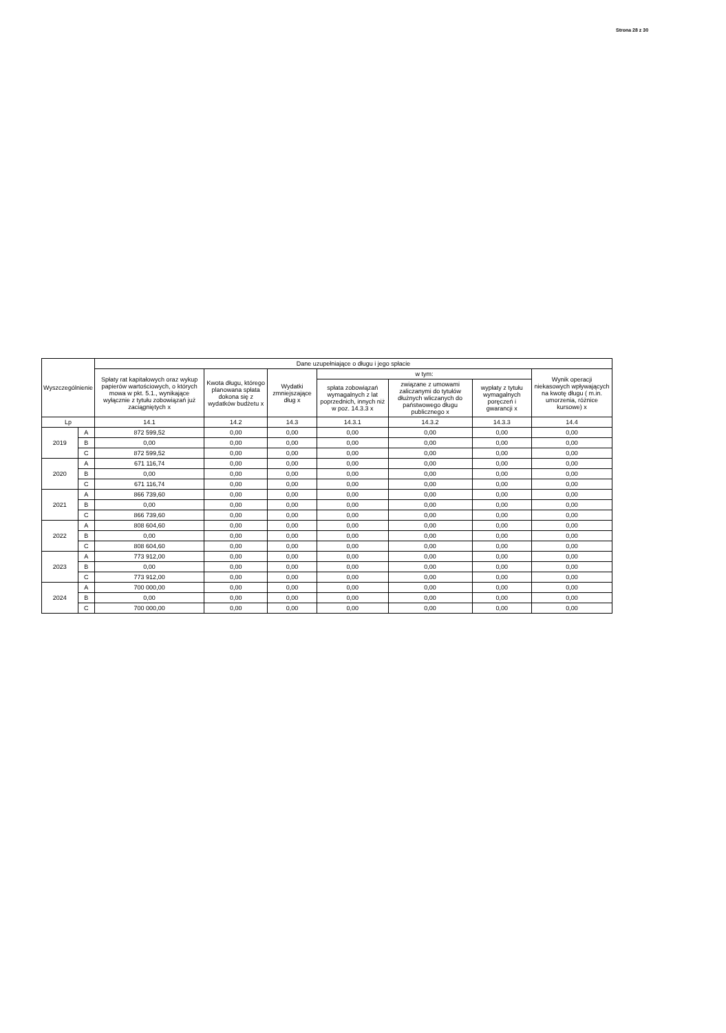Strona 28 z 30
| Wyszczególnienie | | Dane uzupełniające o długu i jego spłacie | | | | | | |
| --- | --- | --- | --- | --- | --- | --- | --- | --- |
| | | Spłaty rat kapitałowych oraz wykup papierów wartościowych, o których mowa w pkt. 5.1., wynikające wyłącznie z tytułu zobowiązań już zaciągniętych x | Kwota długu, którego planowana spłata dokona się z wydatków budżetu x | Wydatki zmniejszające dług x | w tym: | | | Wynik operacji niekasowych wpływających na kwotę długu ( m.in. umorzenia, różnice kursowe) x |
| | | | | | spłata zobowiązań wymagalnych z lat poprzednich, innych niż w poz. 14.3.3 x | związane z umowami zaliczanymi do tytułów dłużnych wliczanych do państwowego długu publicznego x | wypłaty z tytułu wymagalnych poręczeń i gwarancji x | |
| Lp | | 14.1 | 14.2 | 14.3 | 14.3.1 | 14.3.2 | 14.3.3 | 14.4 |
| 2019 | A | 872 599,52 | 0,00 | 0,00 | 0,00 | 0,00 | 0,00 | 0,00 |
| | B | 0,00 | 0,00 | 0,00 | 0,00 | 0,00 | 0,00 | 0,00 |
| | C | 872 599,52 | 0,00 | 0,00 | 0,00 | 0,00 | 0,00 | 0,00 |
| 2020 | A | 671 116,74 | 0,00 | 0,00 | 0,00 | 0,00 | 0,00 | 0,00 |
| | B | 0,00 | 0,00 | 0,00 | 0,00 | 0,00 | 0,00 | 0,00 |
| | C | 671 116,74 | 0,00 | 0,00 | 0,00 | 0,00 | 0,00 | 0,00 |
| 2021 | A | 866 739,60 | 0,00 | 0,00 | 0,00 | 0,00 | 0,00 | 0,00 |
| | B | 0,00 | 0,00 | 0,00 | 0,00 | 0,00 | 0,00 | 0,00 |
| | C | 866 739,60 | 0,00 | 0,00 | 0,00 | 0,00 | 0,00 | 0,00 |
| 2022 | A | 808 604,60 | 0,00 | 0,00 | 0,00 | 0,00 | 0,00 | 0,00 |
| | B | 0,00 | 0,00 | 0,00 | 0,00 | 0,00 | 0,00 | 0,00 |
| | C | 808 604,60 | 0,00 | 0,00 | 0,00 | 0,00 | 0,00 | 0,00 |
| 2023 | A | 773 912,00 | 0,00 | 0,00 | 0,00 | 0,00 | 0,00 | 0,00 |
| | B | 0,00 | 0,00 | 0,00 | 0,00 | 0,00 | 0,00 | 0,00 |
| | C | 773 912,00 | 0,00 | 0,00 | 0,00 | 0,00 | 0,00 | 0,00 |
| 2024 | A | 700 000,00 | 0,00 | 0,00 | 0,00 | 0,00 | 0,00 | 0,00 |
| | B | 0,00 | 0,00 | 0,00 | 0,00 | 0,00 | 0,00 | 0,00 |
| | C | 700 000,00 | 0,00 | 0,00 | 0,00 | 0,00 | 0,00 | 0,00 |